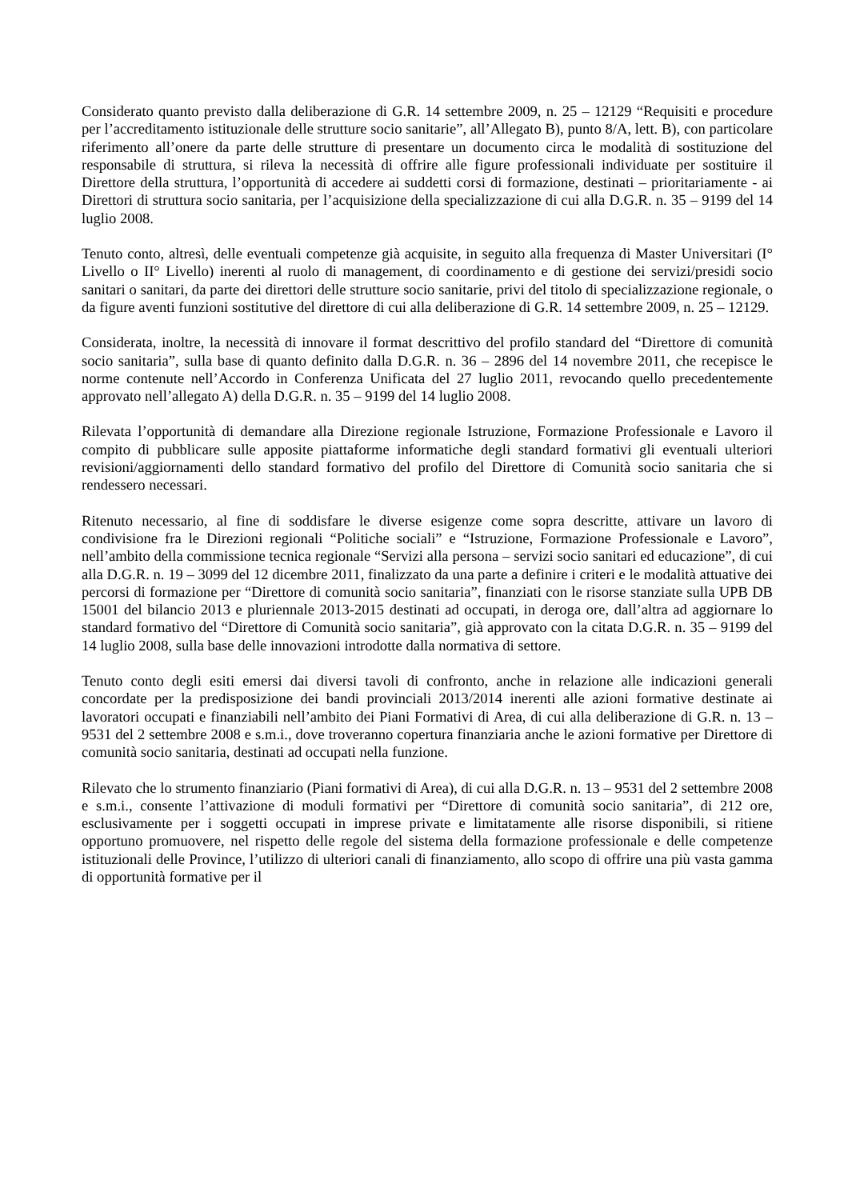Considerato quanto previsto dalla deliberazione di G.R. 14 settembre 2009, n. 25 – 12129 “Requisiti e procedure per l’accreditamento istituzionale delle strutture socio sanitarie”, all’Allegato B), punto 8/A, lett. B), con particolare riferimento all’onere da parte delle strutture di presentare un documento circa le modalità di sostituzione del responsabile di struttura, si rileva la necessità di offrire alle figure professionali individuate per sostituire il Direttore della struttura, l’opportunità di accedere ai suddetti corsi di formazione, destinati – prioritariamente - ai Direttori di struttura socio sanitaria, per l’acquisizione della specializzazione di cui alla D.G.R. n. 35 – 9199 del 14 luglio 2008.
Tenuto conto, altresì, delle eventuali competenze già acquisite, in seguito alla frequenza di Master Universitari (I° Livello o II° Livello) inerenti al ruolo di management, di coordinamento e di gestione dei servizi/presidi socio sanitari o sanitari, da parte dei direttori delle strutture socio sanitarie, privi del titolo di specializzazione regionale, o da figure aventi funzioni sostitutive del direttore di cui alla deliberazione di G.R. 14 settembre 2009, n. 25 – 12129.
Considerata, inoltre, la necessità di innovare il format descrittivo del profilo standard del “Direttore di comunità socio sanitaria”, sulla base di quanto definito dalla D.G.R. n. 36 – 2896 del 14 novembre 2011, che recepisce le norme contenute nell’Accordo in Conferenza Unificata del 27 luglio 2011, revocando quello precedentemente approvato nell’allegato A) della D.G.R. n. 35 – 9199 del 14 luglio 2008.
Rilevata l’opportunità di demandare alla Direzione regionale Istruzione, Formazione Professionale e Lavoro il compito di pubblicare sulle apposite piattaforme informatiche degli standard formativi gli eventuali ulteriori revisioni/aggiornamenti dello standard formativo del profilo del Direttore di Comunità socio sanitaria che si rendessero necessari.
Ritenuto necessario, al fine di soddisfare le diverse esigenze come sopra descritte, attivare un lavoro di condivisione fra le Direzioni regionali “Politiche sociali” e “Istruzione, Formazione Professionale e Lavoro”, nell’ambito della commissione tecnica regionale “Servizi alla persona – servizi socio sanitari ed educazione”, di cui alla D.G.R. n. 19 – 3099 del 12 dicembre 2011, finalizzato da una parte a definire i criteri e le modalità attuative dei percorsi di formazione per “Direttore di comunità socio sanitaria”, finanziati con le risorse stanziate sulla UPB DB 15001 del bilancio 2013 e pluriennale 2013-2015 destinati ad occupati, in deroga ore, dall’altra ad aggiornare lo standard formativo del “Direttore di Comunità socio sanitaria”, già approvato con la citata D.G.R. n. 35 – 9199 del 14 luglio 2008, sulla base delle innovazioni introdotte dalla normativa di settore.
Tenuto conto degli esiti emersi dai diversi tavoli di confronto, anche in relazione alle indicazioni generali concordate per la predisposizione dei bandi provinciali 2013/2014 inerenti alle azioni formative destinate ai lavoratori occupati e finanziabili nell’ambito dei Piani Formativi di Area, di cui alla deliberazione di G.R. n. 13 – 9531 del 2 settembre 2008 e s.m.i., dove troveranno copertura finanziaria anche le azioni formative per Direttore di comunità socio sanitaria, destinati ad occupati nella funzione.
Rilevato che lo strumento finanziario (Piani formativi di Area), di cui alla D.G.R. n. 13 – 9531 del 2 settembre 2008 e s.m.i., consente l’attivazione di moduli formativi per “Direttore di comunità socio sanitaria”, di 212 ore, esclusivamente per i soggetti occupati in imprese private e limitatamente alle risorse disponibili, si ritiene opportuno promuovere, nel rispetto delle regole del sistema della formazione professionale e delle competenze istituzionali delle Province, l’utilizzo di ulteriori canali di finanziamento, allo scopo di offrire una più vasta gamma di opportunità formative per il